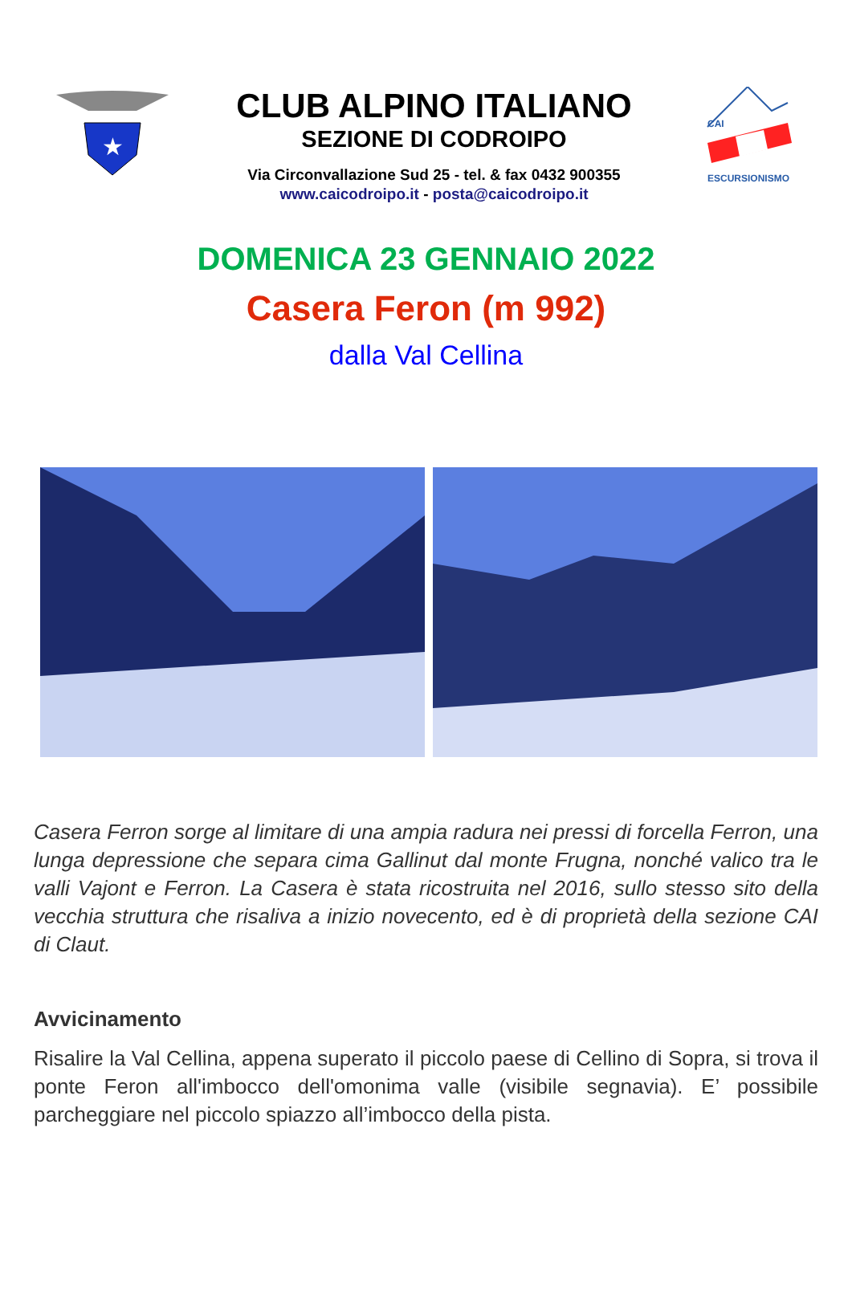★
CLUB ALPINO ITALIANO
SEZIONE DI CODROIPO
Via Circonvallazione Sud 25 - tel. & fax 0432 900355
www.caicodroipo.it - posta@caicodroipo.it
CAI
ESCURSIONISMO
DOMENICA 23 GENNAIO 2022
Casera Feron (m 992)
dalla Val Cellina
Casera Ferron sorge al limitare di una ampia radura nei pressi di forcella Ferron, una lunga depressione che separa cima Gallinut dal monte Frugna, nonché valico tra le valli Vajont e Ferron. La Casera è stata ricostruita nel 2016, sullo stesso sito della vecchia struttura che risaliva a inizio novecento, ed è di proprietà della sezione CAI di Claut.
Avvicinamento
Risalire la Val Cellina, appena superato il piccolo paese di Cellino di Sopra, si trova il ponte Feron all'imbocco dell'omonima valle (visibile segnavia). E’ possibile parcheggiare nel piccolo spiazzo all’imbocco della pista.